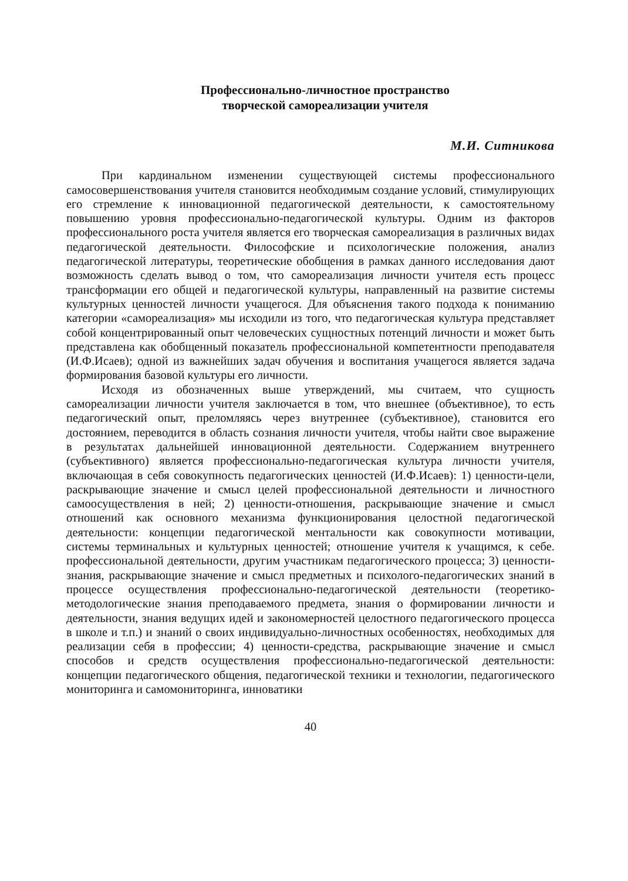Профессионально-личностное пространство
творческой самореализации учителя
М.И. Ситникова
При кардинальном изменении существующей системы профессионального самосовершенствования учителя становится необходимым создание условий, стимулирующих его стремление к инновационной педагогической деятельности, к самостоятельному повышению уровня профессионально-педагогической культуры. Одним из факторов профессионального роста учителя является его творческая самореализация в различных видах педагогической деятельности. Философские и психологические положения, анализ педагогической литературы, теоретические обобщения в рамках данного исследования дают возможность сделать вывод о том, что самореализация личности учителя есть процесс трансформации его общей и педагогической культуры, направленный на развитие системы культурных ценностей личности учащегося. Для объяснения такого подхода к пониманию категории «самореализация» мы исходили из того, что педагогическая культура представляет собой концентрированный опыт человеческих сущностных потенций личности и может быть представлена как обобщенный показатель профессиональной компетентности преподавателя (И.Ф.Исаев); одной из важнейших задач обучения и воспитания учащегося является задача формирования базовой культуры его личности.
Исходя из обозначенных выше утверждений, мы считаем, что сущность самореализации личности учителя заключается в том, что внешнее (объективное), то есть педагогический опыт, преломляясь через внутреннее (субъективное), становится его достоянием, переводится в область сознания личности учителя, чтобы найти свое выражение в результатах дальнейшей инновационной деятельности. Содержанием внутреннего (субъективного) является профессионально-педагогическая культура личности учителя, включающая в себя совокупность педагогических ценностей (И.Ф.Исаев): 1) ценности-цели, раскрывающие значение и смысл целей профессиональной деятельности и личностного самоосуществления в ней; 2) ценности-отношения, раскрывающие значение и смысл отношений как основного механизма функционирования целостной педагогической деятельности: концепции педагогической ментальности как совокупности мотивации, системы терминальных и культурных ценностей; отношение учителя к учащимся, к себе. профессиональной деятельности, другим участникам педагогического процесса; 3) ценности-знания, раскрывающие значение и смысл предметных и психолого-педагогических знаний в процессе осуществления профессионально-педагогической деятельности (теоретико-методологические знания преподаваемого предмета, знания о формировании личности и деятельности, знания ведущих идей и закономерностей целостного педагогического процесса в школе и т.п.) и знаний о своих индивидуально-личностных особенностях, необходимых для реализации себя в профессии; 4) ценности-средства, раскрывающие значение и смысл способов и средств осуществления профессионально-педагогической деятельности: концепции педагогического общения, педагогической техники и технологии, педагогического мониторинга и самомониторинга, инноватики
40